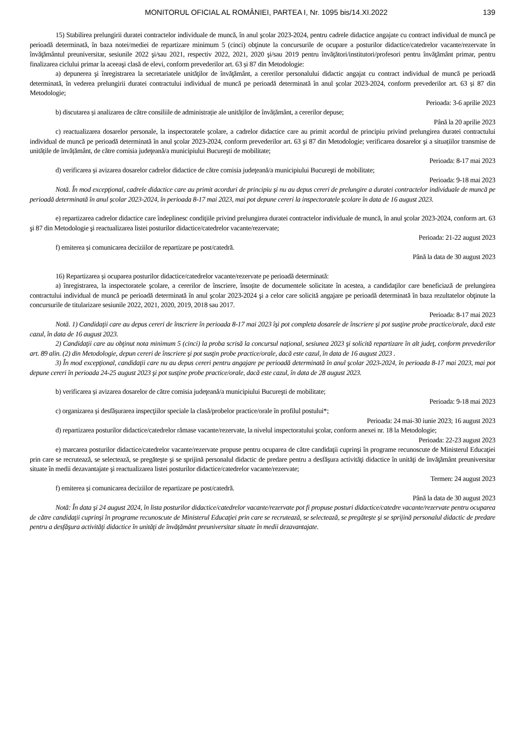MONITORUL OFICIAL AL ROMÂNIEI, PARTEA I, Nr. 1095 bis/14.XI.2022 139
15) Stabilirea prelungirii duratei contractelor individuale de muncă, în anul şcolar 2023-2024, pentru cadrele didactice angajate cu contract individual de muncă pe perioadă determinată, în baza notei/mediei de repartizare minimum 5 (cinci) obţinute la concursurile de ocupare a posturilor didactice/catedrelor vacante/rezervate în învăţământul preuniversitar, sesiunile 2022 şi/sau 2021, respectiv 2022, 2021, 2020 şi/sau 2019 pentru învăţători/institutori/profesori pentru învăţământ primar, pentru finalizarea ciclului primar la aceeaşi clasă de elevi, conform prevederilor art. 63 și 87 din Metodologie:
a) depunerea şi înregistrarea la secretariatele unităţilor de învăţământ, a cererilor personalului didactic angajat cu contract individual de muncă pe perioadă determinată, în vederea prelungirii duratei contractului individual de muncă pe perioadă determinată în anul şcolar 2023-2024, conform prevederilor art. 63 și 87 din Metodologie;
Perioada: 3-6 aprilie 2023
b) discutarea și analizarea de către consiliile de administrație ale unităților de învățământ, a cererilor depuse;
Până la 20 aprilie 2023
c) reactualizarea dosarelor personale, la inspectoratele şcolare, a cadrelor didactice care au primit acordul de principiu privind prelungirea duratei contractului individual de muncă pe perioadă determinată în anul şcolar 2023-2024, conform prevederilor art. 63 şi 87 din Metodologie; verificarea dosarelor şi a situațiilor transmise de unitățile de învățământ, de către comisia judeţeană/a municipiului Bucureşti de mobilitate;
Perioada: 8-17 mai 2023
d) verificarea și avizarea dosarelor cadrelor didactice de către comisia judeţeană/a municipiului Bucureşti de mobilitate;
Perioada: 9-18 mai 2023
Notă. În mod excepţional, cadrele didactice care au primit acorduri de principiu şi nu au depus cereri de prelungire a duratei contractelor individuale de muncă pe perioadă determinată în anul școlar 2023-2024, în perioada 8-17 mai 2023, mai pot depune cereri la inspectoratele şcolare în data de 16 august 2023.
e) repartizarea cadrelor didactice care îndeplinesc condiţiile privind prelungirea duratei contractelor individuale de muncă, în anul şcolar 2023-2024, conform art. 63 şi 87 din Metodologie şi reactualizarea listei posturilor didactice/catedrelor vacante/rezervate;
Perioada: 21-22 august 2023
f) emiterea și comunicarea deciziilor de repartizare pe post/catedră.
Până la data de 30 august 2023
16) Repartizarea și ocuparea posturilor didactice/catedrelor vacante/rezervate pe perioadă determinată:
a) înregistrarea, la inspectoratele şcolare, a cererilor de înscriere, însoțite de documentele solicitate în acestea, a candidaţilor care beneficiază de prelungirea contractului individual de muncă pe perioadă determinată în anul şcolar 2023-2024 şi a celor care solicită angajare pe perioadă determinată în baza rezultatelor obţinute la concursurile de titularizare sesiunile 2022, 2021, 2020, 2019, 2018 sau 2017.
Perioada: 8-17 mai 2023
Notă. 1) Candidaţii care au depus cereri de înscriere în perioada 8-17 mai 2023 îşi pot completa dosarele de înscriere şi pot susţine probe practice/orale, dacă este cazul, în data de 16 august 2023.
2) Candidaţii care au obţinut nota minimum 5 (cinci) la proba scrisă la concursul naţional, sesiunea 2023 şi solicită repartizare în alt judeţ, conform prevederilor art. 89 alin. (2) din Metodologie, depun cereri de înscriere şi pot susţin probe practice/orale, dacă este cazul, în data de 16 august 2023 .
3) În mod excepţional, candidaţii care nu au depus cereri pentru angajare pe perioadă determinată în anul şcolar 2023-2024, în perioada 8-17 mai 2023, mai pot depune cereri în perioada 24-25 august 2023 şi pot susţine probe practice/orale, dacă este cazul, în data de 28 august 2023.
b) verificarea și avizarea dosarelor de către comisia judeţeană/a municipiului Bucureşti de mobilitate;
Perioada: 9-18 mai 2023
c) organizarea și desfășurarea inspecţiilor speciale la clasă/probelor practice/orale în profilul postului*;
Perioada: 24 mai-30 iunie 2023; 16 august 2023
d) repartizarea posturilor didactice/catedrelor rămase vacante/rezervate, la nivelul inspectoratului şcolar, conform anexei nr. 18 la Metodologie;
Perioada: 22-23 august 2023
e) marcarea posturilor didactice/catedrelor vacante/rezervate propuse pentru ocuparea de către candidaţii cuprinşi în programe recunoscute de Ministerul Educaţiei prin care se recrutează, se selectează, se pregăteşte şi se sprijină personalul didactic de predare pentru a desfăşura activităţi didactice în unităţi de învăţământ preuniversitar situate în medii dezavantajate şi reactualizarea listei posturilor didactice/catedrelor vacante/rezervate;
Termen: 24 august 2023
f) emiterea și comunicarea deciziilor de repartizare pe post/catedră.
Până la data de 30 august 2023
Notă: În data şi 24 august 2024, în lista posturilor didactice/catedrelor vacante/rezervate pot fi propuse posturi didactice/catedre vacante/rezervate pentru ocuparea de către candidaţii cuprinşi în programe recunoscute de Ministerul Educaţiei prin care se recrutează, se selectează, se pregăteşte şi se sprijină personalul didactic de predare pentru a desfăşura activităţi didactice în unităţi de învăţământ preuniversitar situate în medii dezavantajate.